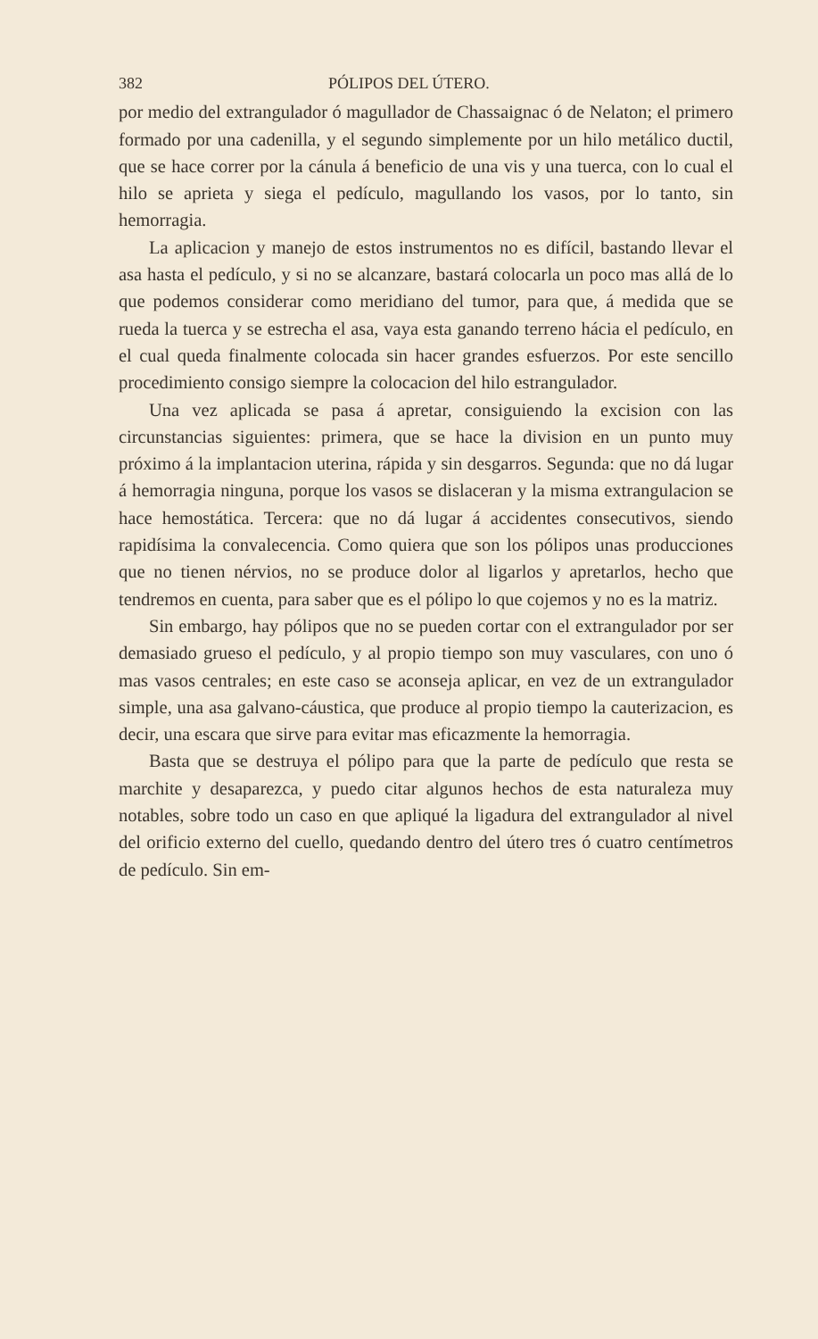382 PÓLIPOS DEL ÚTERO.
por medio del extrangulador ó magullador de Chassaignac ó de Nelaton; el primero formado por una cadenilla, y el segundo simplemente por un hilo metálico ductil, que se hace correr por la cánula á beneficio de una vis y una tuerca, con lo cual el hilo se aprieta y siega el pedículo, magullando los vasos, por lo tanto, sin hemorragia.
La aplicacion y manejo de estos instrumentos no es difícil, bastando llevar el asa hasta el pedículo, y si no se alcanzare, bastará colocarla un poco mas allá de lo que podemos considerar como meridiano del tumor, para que, á medida que se rueda la tuerca y se estrecha el asa, vaya esta ganando terreno hácia el pedículo, en el cual queda finalmente colocada sin hacer grandes esfuerzos. Por este sencillo procedimiento consigo siempre la colocacion del hilo estrangulador.
Una vez aplicada se pasa á apretar, consiguiendo la excision con las circunstancias siguientes: primera, que se hace la division en un punto muy próximo á la implantacion uterina, rápida y sin desgarros. Segunda: que no dá lugar á hemorragia ninguna, porque los vasos se dislaceran y la misma extrangulacion se hace hemostática. Tercera: que no dá lugar á accidentes consecutivos, siendo rapidísima la convalecencia. Como quiera que son los pólipos unas producciones que no tienen nérvios, no se produce dolor al ligarlos y apretarlos, hecho que tendremos en cuenta, para saber que es el pólipo lo que cojemos y no es la matriz.
Sin embargo, hay pólipos que no se pueden cortar con el extrangulador por ser demasiado grueso el pedículo, y al propio tiempo son muy vasculares, con uno ó mas vasos centrales; en este caso se aconseja aplicar, en vez de un extrangulador simple, una asa galvano-cáustica, que produce al propio tiempo la cauterizacion, es decir, una escara que sirve para evitar mas eficazmente la hemorragia.
Basta que se destruya el pólipo para que la parte de pedículo que resta se marchite y desaparezca, y puedo citar algunos hechos de esta naturaleza muy notables, sobre todo un caso en que apliqué la ligadura del extrangulador al nivel del orificio externo del cuello, quedando dentro del útero tres ó cuatro centímetros de pedículo. Sin em-